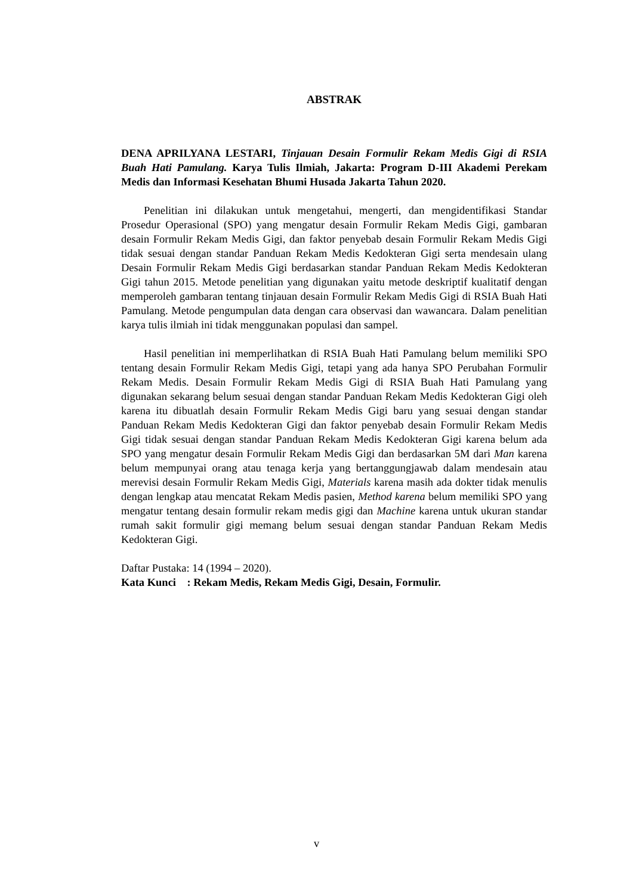ABSTRAK
DENA APRILYANA LESTARI, Tinjauan Desain Formulir Rekam Medis Gigi di RSIA Buah Hati Pamulang. Karya Tulis Ilmiah, Jakarta: Program D-III Akademi Perekam Medis dan Informasi Kesehatan Bhumi Husada Jakarta Tahun 2020.
Penelitian ini dilakukan untuk mengetahui, mengerti, dan mengidentifikasi Standar Prosedur Operasional (SPO) yang mengatur desain Formulir Rekam Medis Gigi, gambaran desain Formulir Rekam Medis Gigi, dan faktor penyebab desain Formulir Rekam Medis Gigi tidak sesuai dengan standar Panduan Rekam Medis Kedokteran Gigi serta mendesain ulang Desain Formulir Rekam Medis Gigi berdasarkan standar Panduan Rekam Medis Kedokteran Gigi tahun 2015. Metode penelitian yang digunakan yaitu metode deskriptif kualitatif dengan memperoleh gambaran tentang tinjauan desain Formulir Rekam Medis Gigi di RSIA Buah Hati Pamulang. Metode pengumpulan data dengan cara observasi dan wawancara. Dalam penelitian karya tulis ilmiah ini tidak menggunakan populasi dan sampel.
Hasil penelitian ini memperlihatkan di RSIA Buah Hati Pamulang belum memiliki SPO tentang desain Formulir Rekam Medis Gigi, tetapi yang ada hanya SPO Perubahan Formulir Rekam Medis. Desain Formulir Rekam Medis Gigi di RSIA Buah Hati Pamulang yang digunakan sekarang belum sesuai dengan standar Panduan Rekam Medis Kedokteran Gigi oleh karena itu dibuatlah desain Formulir Rekam Medis Gigi baru yang sesuai dengan standar Panduan Rekam Medis Kedokteran Gigi dan faktor penyebab desain Formulir Rekam Medis Gigi tidak sesuai dengan standar Panduan Rekam Medis Kedokteran Gigi karena belum ada SPO yang mengatur desain Formulir Rekam Medis Gigi dan berdasarkan 5M dari Man karena belum mempunyai orang atau tenaga kerja yang bertanggungjawab dalam mendesain atau merevisi desain Formulir Rekam Medis Gigi, Materials karena masih ada dokter tidak menulis dengan lengkap atau mencatat Rekam Medis pasien, Method karena belum memiliki SPO yang mengatur tentang desain formulir rekam medis gigi dan Machine karena untuk ukuran standar rumah sakit formulir gigi memang belum sesuai dengan standar Panduan Rekam Medis Kedokteran Gigi.
Daftar Pustaka: 14 (1994 – 2020).
Kata Kunci : Rekam Medis, Rekam Medis Gigi, Desain, Formulir.
v